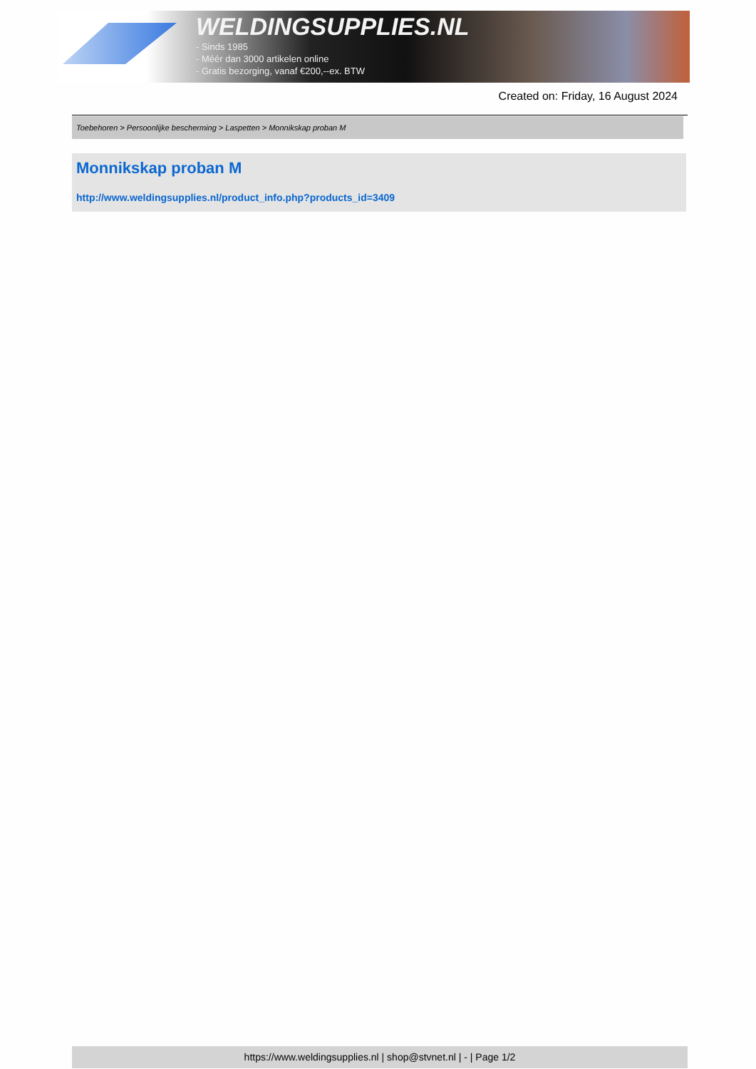WELDINGSUPPLIES.NL
- Sinds 1985
- Méér dan 3000 artikelen online
- Gratis bezorging, vanaf €200,--ex. BTW
Created on: Friday, 16 August 2024
Toebehoren > Persoonlijke bescherming > Laspetten > Monnikskap proban M
Monnikskap proban M
http://www.weldingsupplies.nl/product_info.php?products_id=3409
https://www.weldingsupplies.nl | shop@stvnet.nl | - | Page 1/2